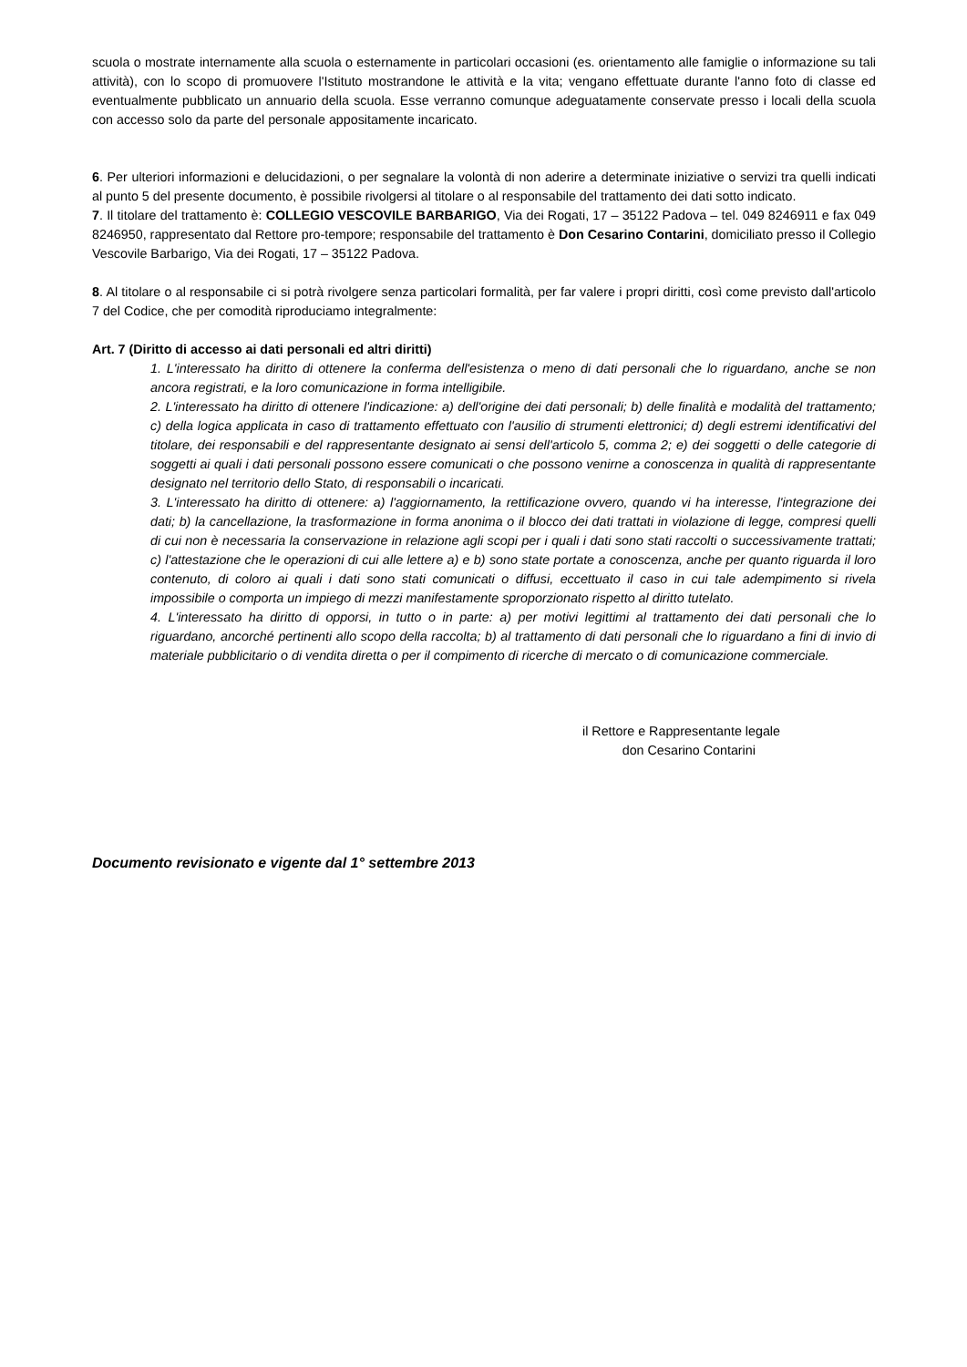scuola o mostrate internamente alla scuola o esternamente in particolari occasioni (es. orientamento alle famiglie o informazione su tali attività), con lo scopo di promuovere l'Istituto mostrandone le attività e la vita; vengano effettuate durante l'anno foto di classe ed eventualmente pubblicato un annuario della scuola. Esse verranno comunque adeguatamente conservate presso i locali della scuola con accesso solo da parte del personale appositamente incaricato.
6. Per ulteriori informazioni e delucidazioni, o per segnalare la volontà di non aderire a determinate iniziative o servizi tra quelli indicati al punto 5 del presente documento, è possibile rivolgersi al titolare o al responsabile del trattamento dei dati sotto indicato.
7. Il titolare del trattamento è: COLLEGIO VESCOVILE BARBARIGO, Via dei Rogati, 17 – 35122 Padova – tel. 049 8246911 e fax 049 8246950, rappresentato dal Rettore pro-tempore; responsabile del trattamento è Don Cesarino Contarini, domiciliato presso il Collegio Vescovile Barbarigo, Via dei Rogati, 17 – 35122 Padova.
8. Al titolare o al responsabile ci si potrà rivolgere senza particolari formalità, per far valere i propri diritti, così come previsto dall'articolo 7 del Codice, che per comodità riproduciamo integralmente:
Art. 7 (Diritto di accesso ai dati personali ed altri diritti)
1. L'interessato ha diritto di ottenere la conferma dell'esistenza o meno di dati personali che lo riguardano, anche se non ancora registrati, e la loro comunicazione in forma intelligibile.
2. L'interessato ha diritto di ottenere l'indicazione: a) dell'origine dei dati personali; b) delle finalità e modalità del trattamento; c) della logica applicata in caso di trattamento effettuato con l'ausilio di strumenti elettronici; d) degli estremi identificativi del titolare, dei responsabili e del rappresentante designato ai sensi dell'articolo 5, comma 2; e) dei soggetti o delle categorie di soggetti ai quali i dati personali possono essere comunicati o che possono venirne a conoscenza in qualità di rappresentante designato nel territorio dello Stato, di responsabili o incaricati.
3. L'interessato ha diritto di ottenere: a) l'aggiornamento, la rettificazione ovvero, quando vi ha interesse, l'integrazione dei dati; b) la cancellazione, la trasformazione in forma anonima o il blocco dei dati trattati in violazione di legge, compresi quelli di cui non è necessaria la conservazione in relazione agli scopi per i quali i dati sono stati raccolti o successivamente trattati; c) l'attestazione che le operazioni di cui alle lettere a) e b) sono state portate a conoscenza, anche per quanto riguarda il loro contenuto, di coloro ai quali i dati sono stati comunicati o diffusi, eccettuato il caso in cui tale adempimento si rivela impossibile o comporta un impiego di mezzi manifestamente sproporzionato rispetto al diritto tutelato.
4. L'interessato ha diritto di opporsi, in tutto o in parte: a) per motivi legittimi al trattamento dei dati personali che lo riguardano, ancorché pertinenti allo scopo della raccolta; b) al trattamento di dati personali che lo riguardano a fini di invio di materiale pubblicitario o di vendita diretta o per il compimento di ricerche di mercato o di comunicazione commerciale.
il Rettore e Rappresentante legale
don Cesarino Contarini
Documento revisionato e vigente dal 1° settembre 2013